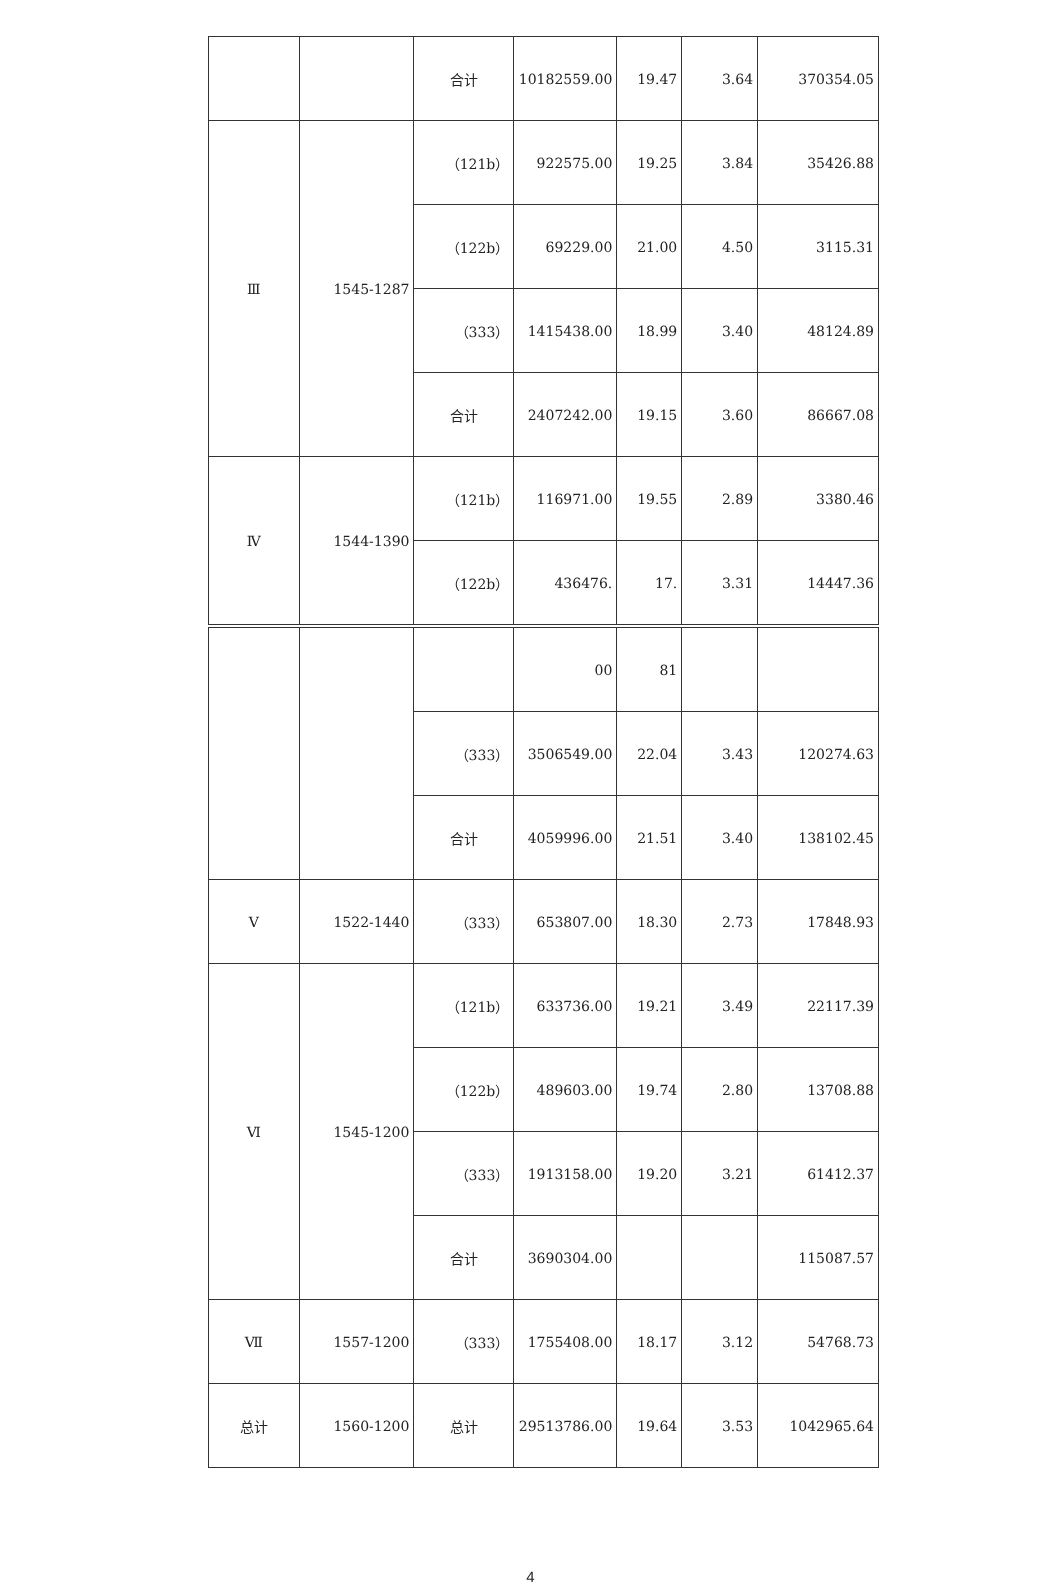| | | 合计 | 10182559.00 | 19.47 | 3.64 | 370354.05 |
| Ⅲ | 1545-1287 | （121b） | 922575.00 | 19.25 | 3.84 | 35426.88 |
| | | （122b） | 69229.00 | 21.00 | 4.50 | 3115.31 |
| | | （333） | 1415438.00 | 18.99 | 3.40 | 48124.89 |
| | | 合计 | 2407242.00 | 19.15 | 3.60 | 86667.08 |
| Ⅳ | 1544-1390 | （121b） | 116971.00 | 19.55 | 2.89 | 3380.46 |
| | | （122b） | 436476. | 17. | 3.31 | 14447.36 |
| | | | 00 | 81 | | |
| | | （333） | 3506549.00 | 22.04 | 3.43 | 120274.63 |
| | | 合计 | 4059996.00 | 21.51 | 3.40 | 138102.45 |
| Ⅴ | 1522-1440 | （333） | 653807.00 | 18.30 | 2.73 | 17848.93 |
| Ⅵ | 1545-1200 | （121b） | 633736.00 | 19.21 | 3.49 | 22117.39 |
| | | （122b） | 489603.00 | 19.74 | 2.80 | 13708.88 |
| | | （333） | 1913158.00 | 19.20 | 3.21 | 61412.37 |
| | | 合计 | 3690304.00 | | | 115087.57 |
| Ⅶ | 1557-1200 | （333） | 1755408.00 | 18.17 | 3.12 | 54768.73 |
| 总计 | 1560-1200 | 总计 | 29513786.00 | 19.64 | 3.53 | 1042965.64 |
4